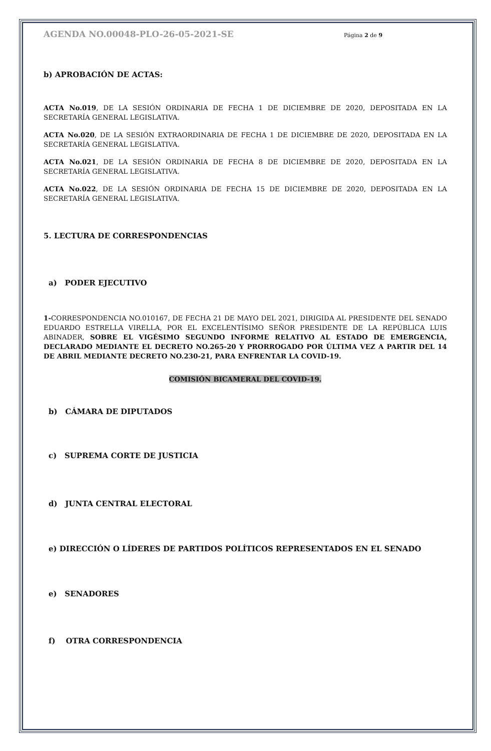AGENDA NO.00048-PLO-26-05-2021-SE
Página 2 de 9
b) APROBACIÓN DE ACTAS:
ACTA No.019, DE LA SESIÓN ORDINARIA DE FECHA 1 DE DICIEMBRE DE 2020, DEPOSITADA EN LA SECRETARÍA GENERAL LEGISLATIVA.
ACTA No.020, DE LA SESIÓN EXTRAORDINARIA DE FECHA 1 DE DICIEMBRE DE 2020, DEPOSITADA EN LA SECRETARÍA GENERAL LEGISLATIVA.
ACTA No.021, DE LA SESIÓN ORDINARIA DE FECHA 8 DE DICIEMBRE DE 2020, DEPOSITADA EN LA SECRETARÍA GENERAL LEGISLATIVA.
ACTA No.022, DE LA SESIÓN ORDINARIA DE FECHA 15 DE DICIEMBRE DE 2020, DEPOSITADA EN LA SECRETARÍA GENERAL LEGISLATIVA.
5. LECTURA DE CORRESPONDENCIAS
a) PODER EJECUTIVO
1-CORRESPONDENCIA NO.010167, DE FECHA 21 DE MAYO DEL 2021, DIRIGIDA AL PRESIDENTE DEL SENADO EDUARDO ESTRELLA VIRELLA, POR EL EXCELENTÍSIMO SEÑOR PRESIDENTE DE LA REPÚBLICA LUIS ABINADER, SOBRE EL VIGÉSIMO SEGUNDO INFORME RELATIVO AL ESTADO DE EMERGENCIA, DECLARADO MEDIANTE EL DECRETO NO.265-20 Y PRORROGADO POR ÚLTIMA VEZ A PARTIR DEL 14 DE ABRIL MEDIANTE DECRETO NO.230-21, PARA ENFRENTAR LA COVID-19.
COMISIÓN BICAMERAL DEL COVID-19.
b) CÁMARA DE DIPUTADOS
c) SUPREMA CORTE DE JUSTICIA
d) JUNTA CENTRAL ELECTORAL
e) DIRECCIÓN O LÍDERES DE PARTIDOS POLÍTICOS REPRESENTADOS EN EL SENADO
e) SENADORES
f) OTRA CORRESPONDENCIA